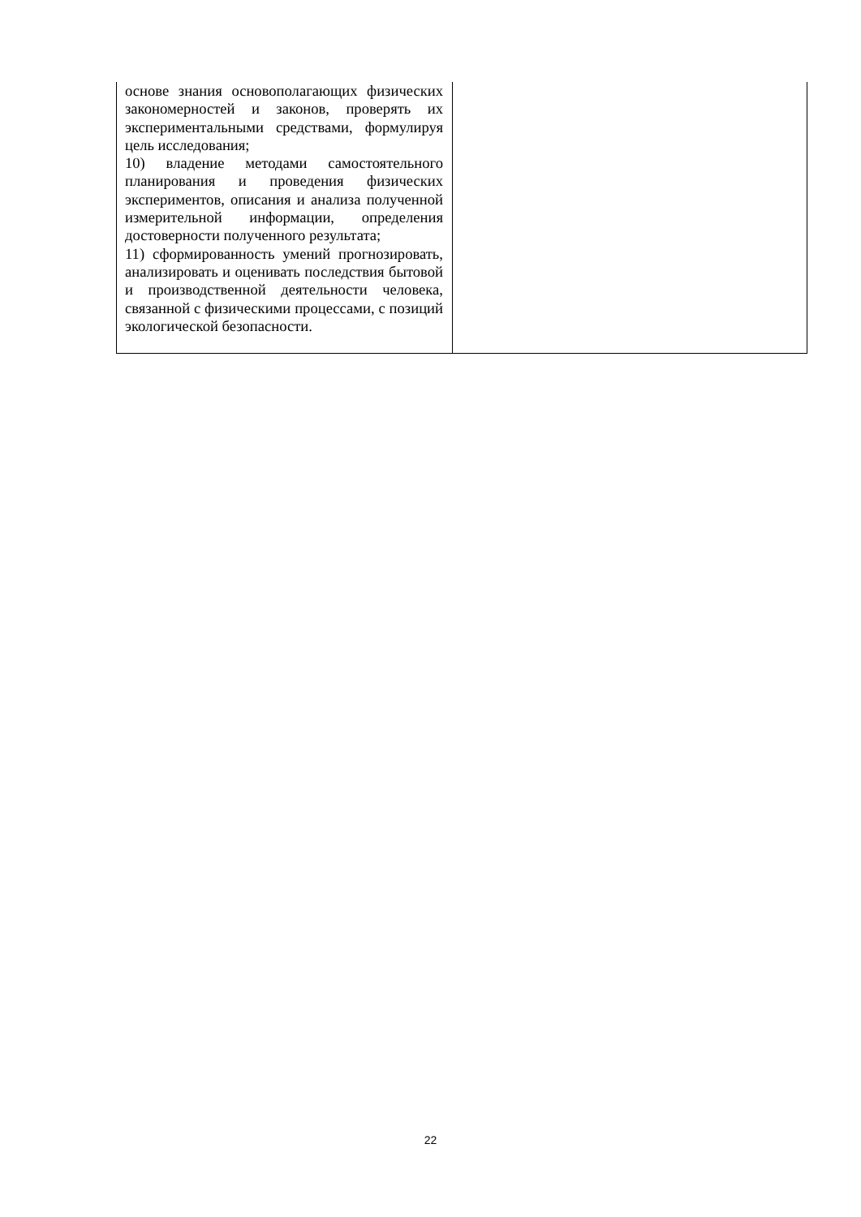| основе знания основополагающих физических закономерностей и законов, проверять их экспериментальными средствами, формулируя цель исследования; 10) владение методами самостоятельного планирования и проведения физических экспериментов, описания и анализа полученной измерительной информации, определения достоверности полученного результата; 11) сформированность умений прогнозировать, анализировать и оценивать последствия бытовой и производственной деятельности человека, связанной с физическими процессами, с позиций экологической безопасности. | |
22